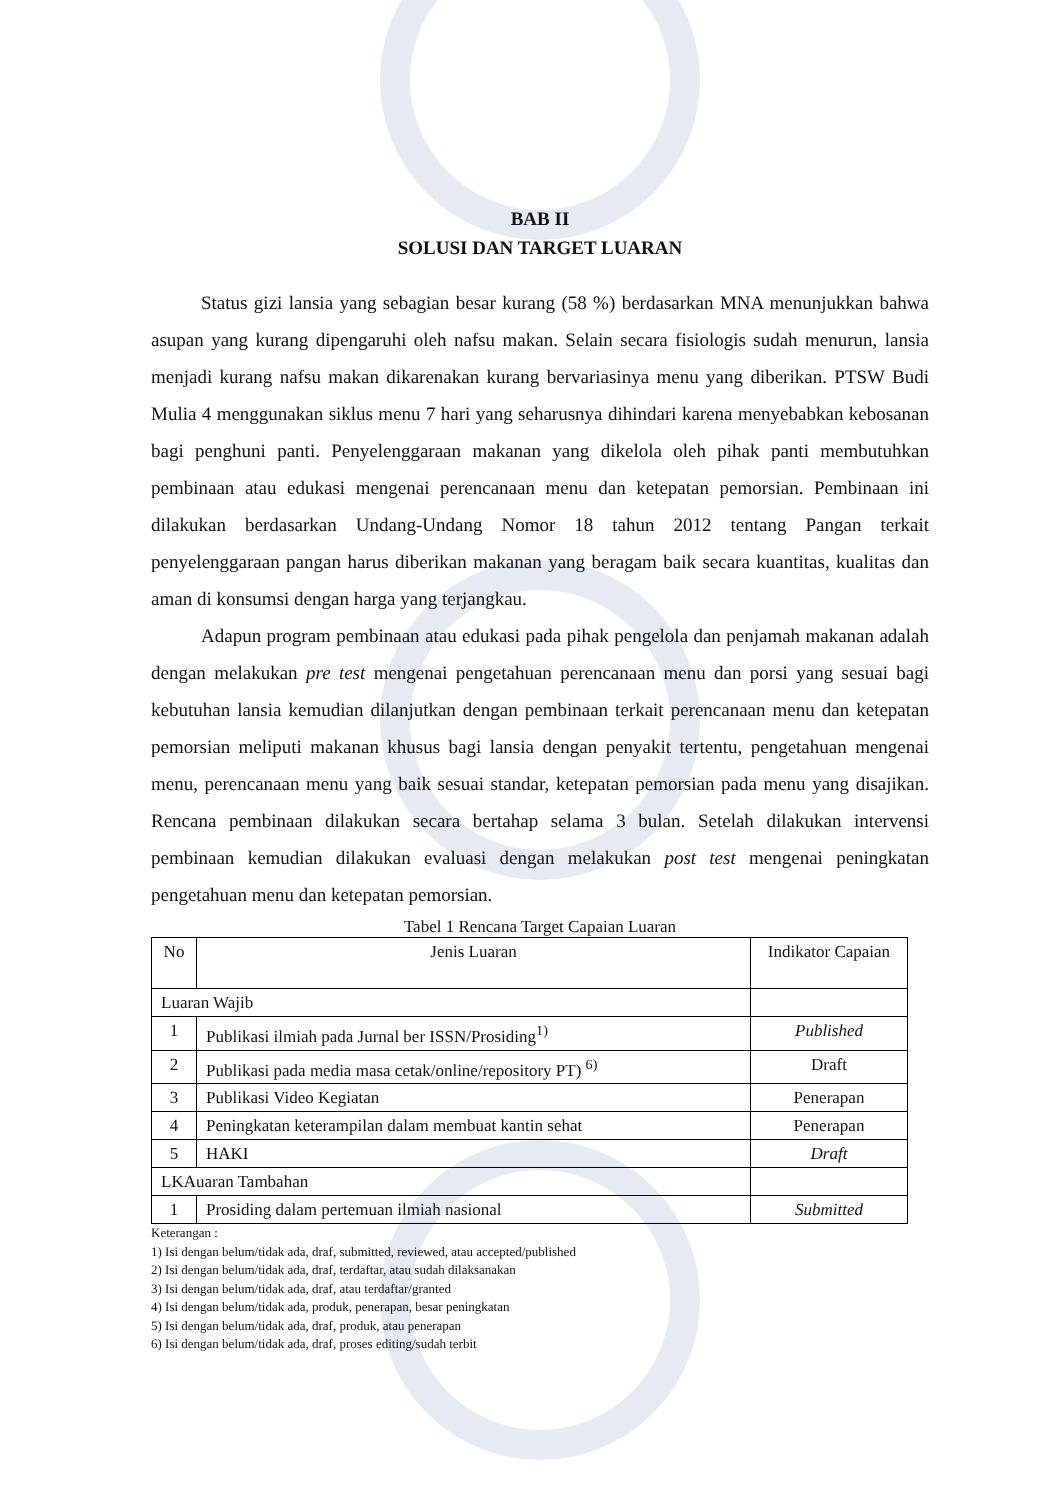BAB II
SOLUSI DAN TARGET LUARAN
Status gizi lansia yang sebagian besar kurang (58 %) berdasarkan MNA menunjukkan bahwa asupan yang kurang dipengaruhi oleh nafsu makan. Selain secara fisiologis sudah menurun, lansia menjadi kurang nafsu makan dikarenakan kurang bervariasinya menu yang diberikan. PTSW Budi Mulia 4 menggunakan siklus menu 7 hari yang seharusnya dihindari karena menyebabkan kebosanan bagi penghuni panti. Penyelenggaraan makanan yang dikelola oleh pihak panti membutuhkan pembinaan atau edukasi mengenai perencanaan menu dan ketepatan pemorsian. Pembinaan ini dilakukan berdasarkan Undang-Undang Nomor 18 tahun 2012 tentang Pangan terkait penyelenggaraan pangan harus diberikan makanan yang beragam baik secara kuantitas, kualitas dan aman di konsumsi dengan harga yang terjangkau.
Adapun program pembinaan atau edukasi pada pihak pengelola dan penjamah makanan adalah dengan melakukan pre test mengenai pengetahuan perencanaan menu dan porsi yang sesuai bagi kebutuhan lansia kemudian dilanjutkan dengan pembinaan terkait perencanaan menu dan ketepatan pemorsian meliputi makanan khusus bagi lansia dengan penyakit tertentu, pengetahuan mengenai menu, perencanaan menu yang baik sesuai standar, ketepatan pemorsian pada menu yang disajikan. Rencana pembinaan dilakukan secara bertahap selama 3 bulan. Setelah dilakukan intervensi pembinaan kemudian dilakukan evaluasi dengan melakukan post test mengenai peningkatan pengetahuan menu dan ketepatan pemorsian.
Tabel 1 Rencana Target Capaian Luaran
| No | Jenis Luaran | Indikator Capaian |
| --- | --- | --- |
| Luaran Wajib | | |
| 1 | Publikasi ilmiah pada Jurnal ber ISSN/Prosiding<sup>1)</sup> | Published |
| 2 | Publikasi pada media masa cetak/online/repository PT) <sup>6)</sup> | Draft |
| 3 | Publikasi Video Kegiatan | Penerapan |
| 4 | Peningkatan keterampilan dalam membuat kantin sehat | Penerapan |
| 5 | HAKI | Draft |
| LKAuaran Tambahan | | |
| 1 | Prosiding dalam pertemuan ilmiah nasional | Submitted |
Keterangan :
1) Isi dengan belum/tidak ada, draf, submitted, reviewed, atau accepted/published
2) Isi dengan belum/tidak ada, draf, terdaftar, atau sudah dilaksanakan
3) Isi dengan belum/tidak ada, draf, atau terdaftar/granted
4) Isi dengan belum/tidak ada, produk, penerapan, besar peningkatan
5) Isi dengan belum/tidak ada, draf, produk, atau penerapan
6) Isi dengan belum/tidak ada, draf, proses editing/sudah terbit